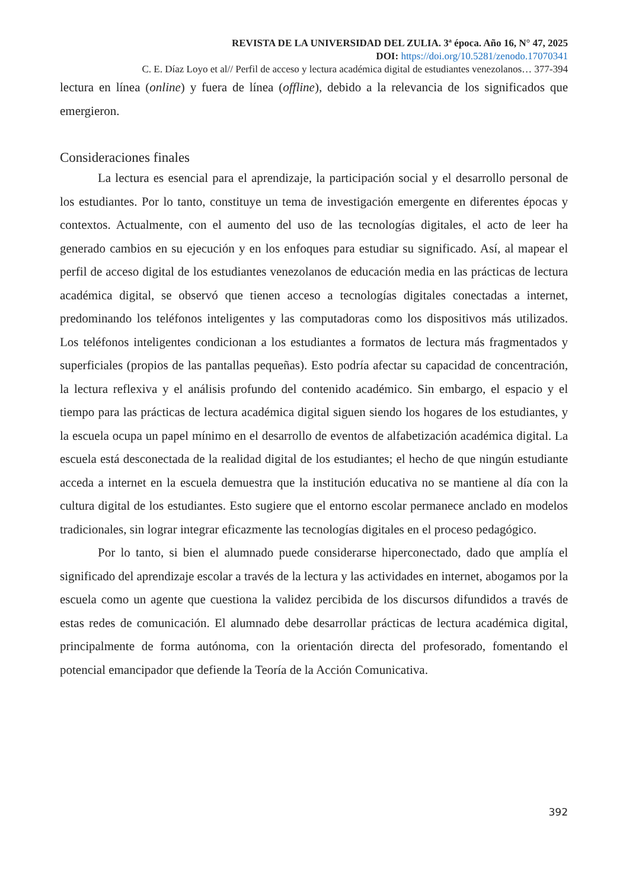REVISTA DE LA UNIVERSIDAD DEL ZULIA. 3ª época. Año 16, N° 47, 2025
DOI: https://doi.org/10.5281/zenodo.17070341
C. E. Díaz Loyo et al// Perfil de acceso y lectura académica digital de estudiantes venezolanos… 377-394
lectura en línea (online) y fuera de línea (offline), debido a la relevancia de los significados que emergieron.
Consideraciones finales
La lectura es esencial para el aprendizaje, la participación social y el desarrollo personal de los estudiantes. Por lo tanto, constituye un tema de investigación emergente en diferentes épocas y contextos. Actualmente, con el aumento del uso de las tecnologías digitales, el acto de leer ha generado cambios en su ejecución y en los enfoques para estudiar su significado. Así, al mapear el perfil de acceso digital de los estudiantes venezolanos de educación media en las prácticas de lectura académica digital, se observó que tienen acceso a tecnologías digitales conectadas a internet, predominando los teléfonos inteligentes y las computadoras como los dispositivos más utilizados. Los teléfonos inteligentes condicionan a los estudiantes a formatos de lectura más fragmentados y superficiales (propios de las pantallas pequeñas). Esto podría afectar su capacidad de concentración, la lectura reflexiva y el análisis profundo del contenido académico. Sin embargo, el espacio y el tiempo para las prácticas de lectura académica digital siguen siendo los hogares de los estudiantes, y la escuela ocupa un papel mínimo en el desarrollo de eventos de alfabetización académica digital. La escuela está desconectada de la realidad digital de los estudiantes; el hecho de que ningún estudiante acceda a internet en la escuela demuestra que la institución educativa no se mantiene al día con la cultura digital de los estudiantes. Esto sugiere que el entorno escolar permanece anclado en modelos tradicionales, sin lograr integrar eficazmente las tecnologías digitales en el proceso pedagógico.
Por lo tanto, si bien el alumnado puede considerarse hiperconectado, dado que amplía el significado del aprendizaje escolar a través de la lectura y las actividades en internet, abogamos por la escuela como un agente que cuestiona la validez percibida de los discursos difundidos a través de estas redes de comunicación. El alumnado debe desarrollar prácticas de lectura académica digital, principalmente de forma autónoma, con la orientación directa del profesorado, fomentando el potencial emancipador que defiende la Teoría de la Acción Comunicativa.
392